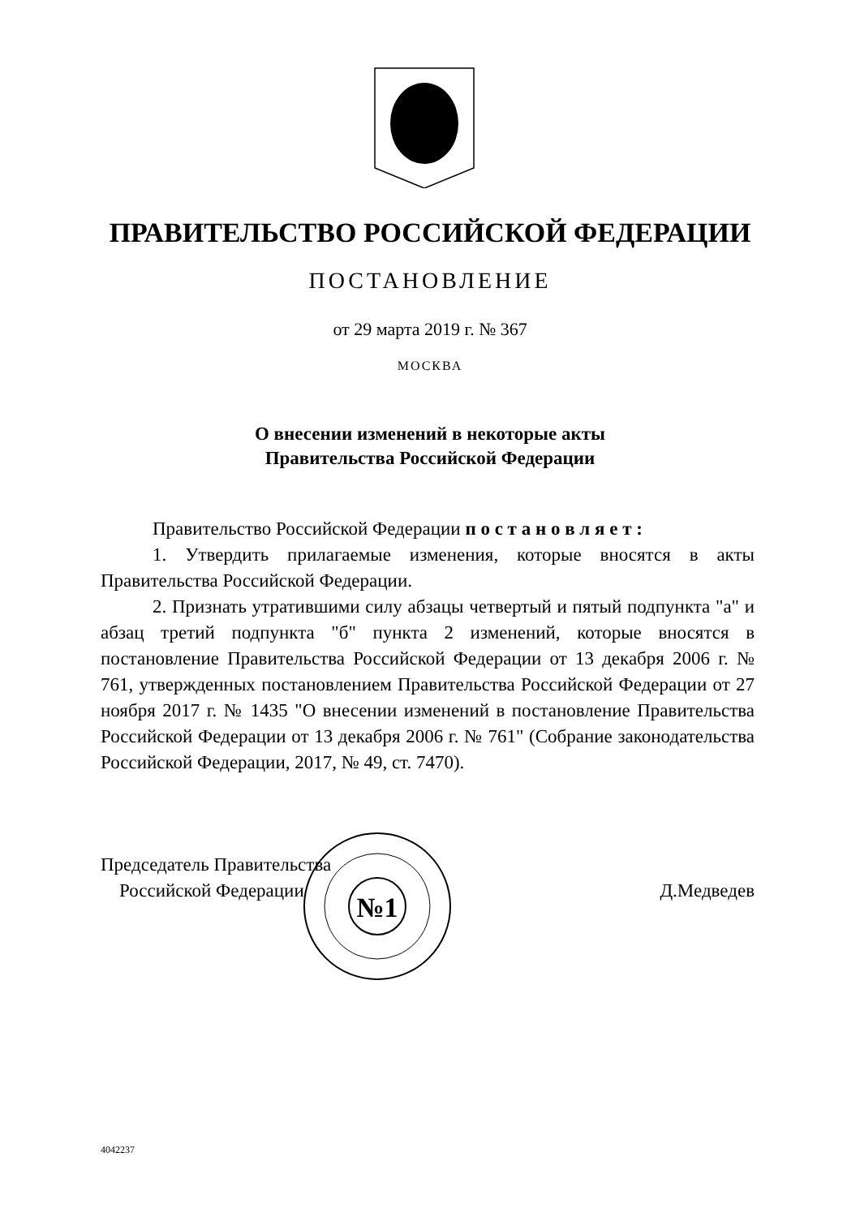ПРАВИТЕЛЬСТВО РОССИЙСКОЙ ФЕДЕРАЦИИ
ПОСТАНОВЛЕНИЕ
от 29 марта 2019 г. № 367
МОСКВА
О внесении изменений в некоторые акты
Правительства Российской Федерации
Правительство Российской Федерации п о с т а н о в л я е т :
1. Утвердить прилагаемые изменения, которые вносятся в акты Правительства Российской Федерации.
2. Признать утратившими силу абзацы четвертый и пятый подпункта "а" и абзац третий подпункта "б" пункта 2 изменений, которые вносятся в постановление Правительства Российской Федерации от 13 декабря 2006 г. № 761, утвержденных постановлением Правительства Российской Федерации от 27 ноября 2017 г. № 1435 "О внесении изменений в постановление Правительства Российской Федерации от 13 декабря 2006 г. № 761" (Собрание законодательства Российской Федерации, 2017, № 49, ст. 7470).
№1
Председатель Правительства
Российской Федерации
Д.Медведев
4042237